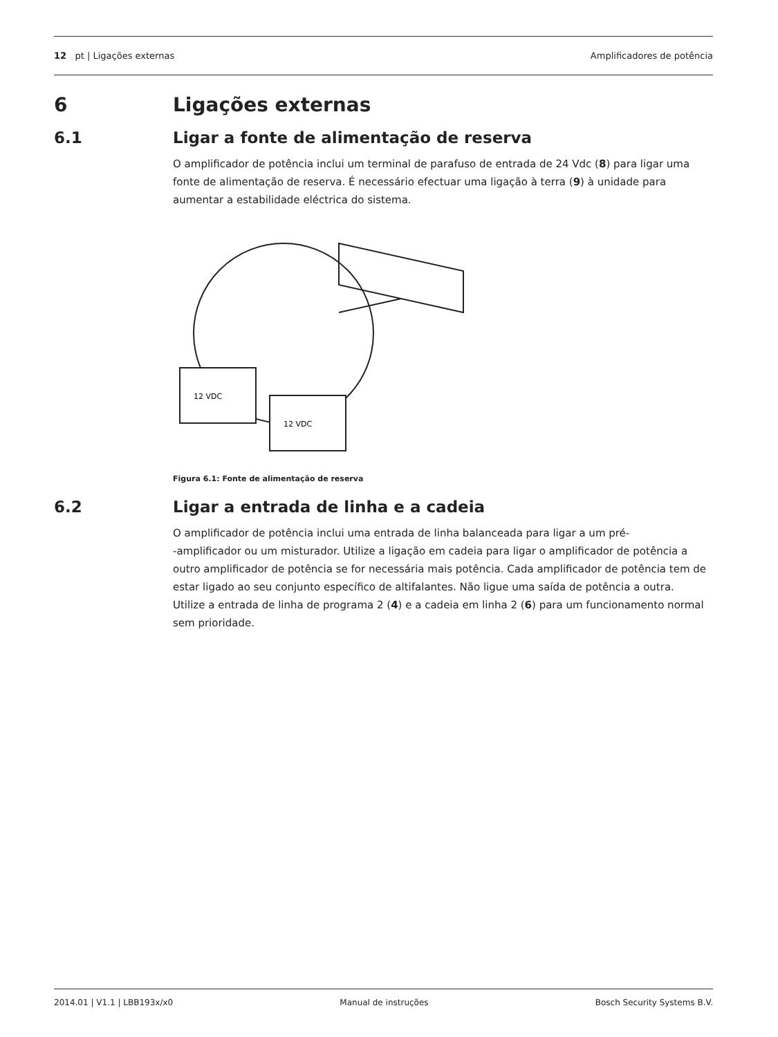12 pt | Ligações externas Amplificadores de potência
6 Ligações externas
6.1 Ligar a fonte de alimentação de reserva
O amplificador de potência inclui um terminal de parafuso de entrada de 24 Vdc (8) para ligar uma fonte de alimentação de reserva. É necessário efectuar uma ligação à terra (9) à unidade para aumentar a estabilidade eléctrica do sistema.
12 VDC
12 VDC
Figura 6.1: Fonte de alimentação de reserva
6.2 Ligar a entrada de linha e a cadeia
O amplificador de potência inclui uma entrada de linha balanceada para ligar a um pré-
-amplificador ou um misturador. Utilize a ligação em cadeia para ligar o amplificador de potência a outro amplificador de potência se for necessária mais potência. Cada amplificador de potência tem de estar ligado ao seu conjunto específico de altifalantes. Não ligue uma saída de potência a outra.
Utilize a entrada de linha de programa 2 (4) e a cadeia em linha 2 (6) para um funcionamento normal sem prioridade.
2014.01 | V1.1 | LBB193x/x0 Manual de instruções Bosch Security Systems B.V.